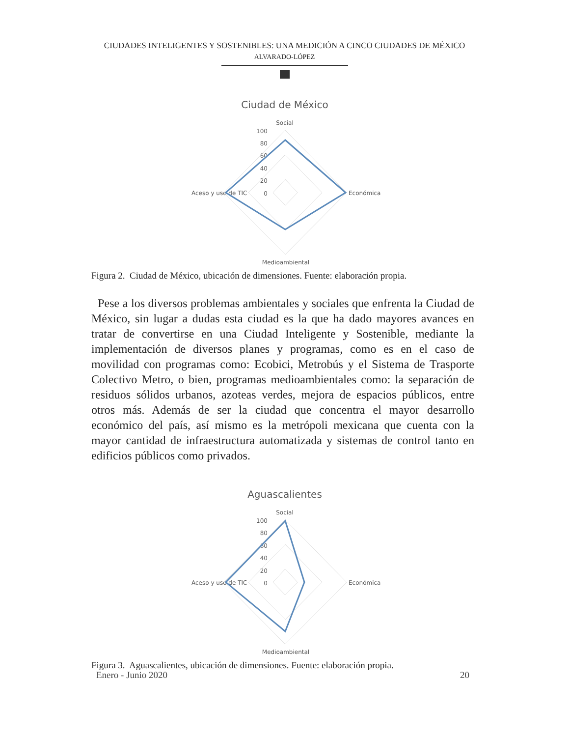CIUDADES INTELIGENTES Y SOSTENIBLES: UNA MEDICIÓN A CINCO CIUDADES DE MÉXICO
ALVARADO-LÓPEZ
Ciudad de México
Social
100
80
60
40
20
0
Aceso y uso de TIC
Económica
Medioambiental
Figura 2. Ciudad de México, ubicación de dimensiones. Fuente: elaboración propia.
Pese a los diversos problemas ambientales y sociales que enfrenta la Ciudad de México, sin lugar a dudas esta ciudad es la que ha dado mayores avances en tratar de convertirse en una Ciudad Inteligente y Sostenible, mediante la implementación de diversos planes y programas, como es en el caso de movilidad con programas como: Ecobici, Metrobús y el Sistema de Trasporte Colectivo Metro, o bien, programas medioambientales como: la separación de residuos sólidos urbanos, azoteas verdes, mejora de espacios públicos, entre otros más. Además de ser la ciudad que concentra el mayor desarrollo económico del país, así mismo es la metrópoli mexicana que cuenta con la mayor cantidad de infraestructura automatizada y sistemas de control tanto en edificios públicos como privados.
Aguascalientes
Social
100
80
60
40
20
0
Aceso y uso de TIC
Económica
Medioambiental
Figura 3. Aguascalientes, ubicación de dimensiones. Fuente: elaboración propia.
Enero - Junio 2020 20